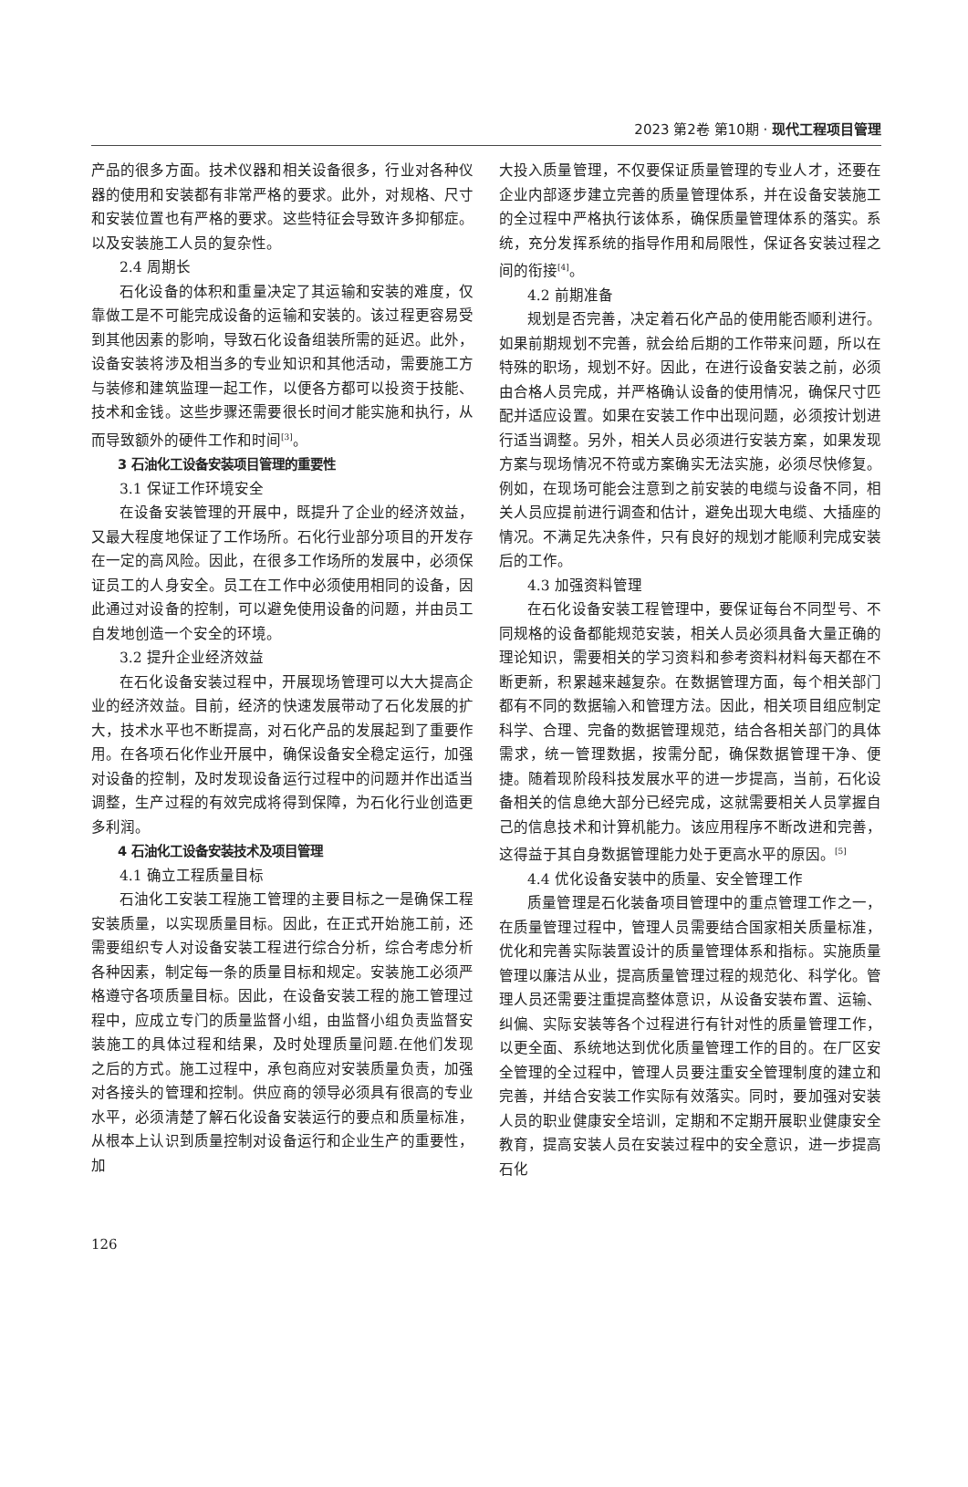2023 第2卷 第10期 · 现代工程项目管理
产品的很多方面。技术仪器和相关设备很多，行业对各种仪器的使用和安装都有非常严格的要求。此外，对规格、尺寸和安装位置也有严格的要求。这些特征会导致许多抑郁症。以及安装施工人员的复杂性。
2.4 周期长
石化设备的体积和重量决定了其运输和安装的难度，仅靠做工是不可能完成设备的运输和安装的。该过程更容易受到其他因素的影响，导致石化设备组装所需的延迟。此外，设备安装将涉及相当多的专业知识和其他活动，需要施工方与装修和建筑监理一起工作，以便各方都可以投资于技能、技术和金钱。这些步骤还需要很长时间才能实施和执行，从而导致额外的硬件工作和时间<sup>[3]</sup>。
3 石油化工设备安装项目管理的重要性
3.1 保证工作环境安全
在设备安装管理的开展中，既提升了企业的经济效益，又最大程度地保证了工作场所。石化行业部分项目的开发存在一定的高风险。因此，在很多工作场所的发展中，必须保证员工的人身安全。员工在工作中必须使用相同的设备，因此通过对设备的控制，可以避免使用设备的问题，并由员工自发地创造一个安全的环境。
3.2 提升企业经济效益
在石化设备安装过程中，开展现场管理可以大大提高企业的经济效益。目前，经济的快速发展带动了石化发展的扩大，技术水平也不断提高，对石化产品的发展起到了重要作用。在各项石化作业开展中，确保设备安全稳定运行，加强对设备的控制，及时发现设备运行过程中的问题并作出适当调整，生产过程的有效完成将得到保障，为石化行业创造更多利润。
4 石油化工设备安装技术及项目管理
4.1 确立工程质量目标
石油化工安装工程施工管理的主要目标之一是确保工程安装质量，以实现质量目标。因此，在正式开始施工前，还需要组织专人对设备安装工程进行综合分析，综合考虑分析各种因素，制定每一条的质量目标和规定。安装施工必须严格遵守各项质量目标。因此，在设备安装工程的施工管理过程中，应成立专门的质量监督小组，由监督小组负责监督安装施工的具体过程和结果，及时处理质量问题.在他们发现之后的方式。施工过程中，承包商应对安装质量负责，加强对各接头的管理和控制。供应商的领导必须具有很高的专业水平，必须清楚了解石化设备安装运行的要点和质量标准，从根本上认识到质量控制对设备运行和企业生产的重要性，加
大投入质量管理，不仅要保证质量管理的专业人才，还要在企业内部逐步建立完善的质量管理体系，并在设备安装施工的全过程中严格执行该体系，确保质量管理体系的落实。系统，充分发挥系统的指导作用和局限性，保证各安装过程之间的衔接<sup>[4]</sup>。
4.2 前期准备
规划是否完善，决定着石化产品的使用能否顺利进行。如果前期规划不完善，就会给后期的工作带来问题，所以在特殊的职场，规划不好。因此，在进行设备安装之前，必须由合格人员完成，并严格确认设备的使用情况，确保尺寸匹配并适应设置。如果在安装工作中出现问题，必须按计划进行适当调整。另外，相关人员必须进行安装方案，如果发现方案与现场情况不符或方案确实无法实施，必须尽快修复。例如，在现场可能会注意到之前安装的电缆与设备不同，相关人员应提前进行调查和估计，避免出现大电缆、大插座的情况。不满足先决条件，只有良好的规划才能顺利完成安装后的工作。
4.3 加强资料管理
在石化设备安装工程管理中，要保证每台不同型号、不同规格的设备都能规范安装，相关人员必须具备大量正确的理论知识，需要相关的学习资料和参考资料材料每天都在不断更新，积累越来越复杂。在数据管理方面，每个相关部门都有不同的数据输入和管理方法。因此，相关项目组应制定科学、合理、完备的数据管理规范，结合各相关部门的具体需求，统一管理数据，按需分配，确保数据管理干净、便捷。随着现阶段科技发展水平的进一步提高，当前，石化设备相关的信息绝大部分已经完成，这就需要相关人员掌握自己的信息技术和计算机能力。该应用程序不断改进和完善，这得益于其自身数据管理能力处于更高水平的原因。<sup>[5]</sup>
4.4 优化设备安装中的质量、安全管理工作
质量管理是石化装备项目管理中的重点管理工作之一，在质量管理过程中，管理人员需要结合国家相关质量标准，优化和完善实际装置设计的质量管理体系和指标。实施质量管理以廉洁从业，提高质量管理过程的规范化、科学化。管理人员还需要注重提高整体意识，从设备安装布置、运输、纠偏、实际安装等各个过程进行有针对性的质量管理工作，以更全面、系统地达到优化质量管理工作的目的。在厂区安全管理的全过程中，管理人员要注重安全管理制度的建立和完善，并结合安装工作实际有效落实。同时，要加强对安装人员的职业健康安全培训，定期和不定期开展职业健康安全教育，提高安装人员在安装过程中的安全意识，进一步提高石化
126